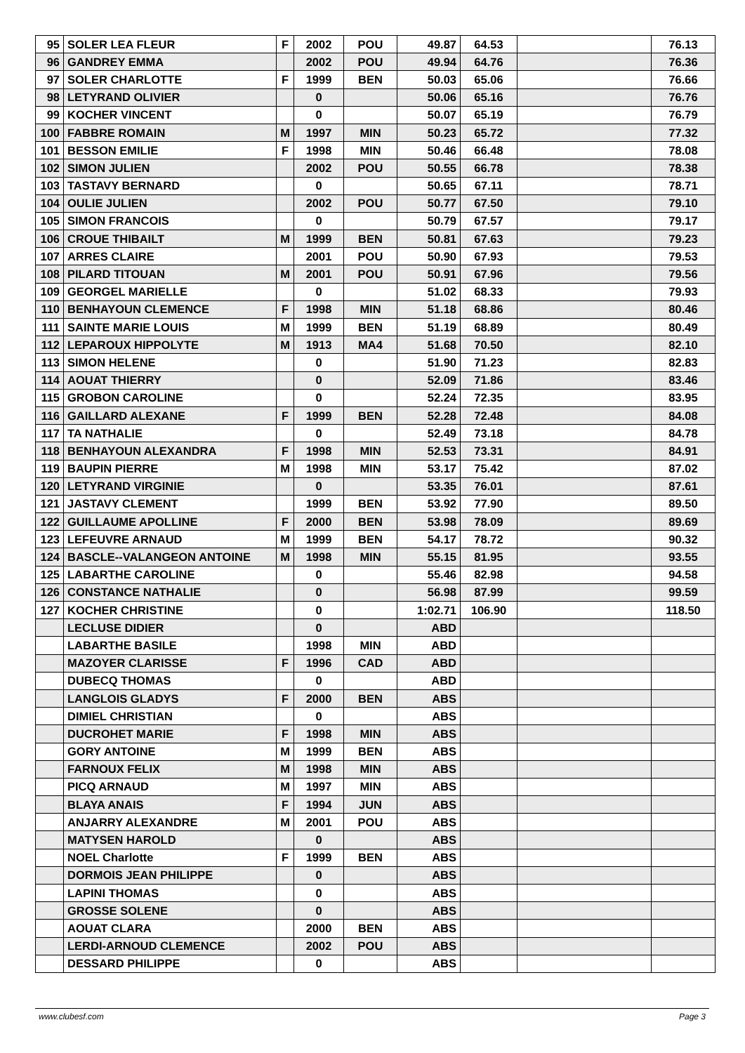| 95 | SOLER LEA FLEUR | F | 2002 | POU | 49.87 | 64.53 | | 76.13 |
| 96 | GANDREY EMMA | | 2002 | POU | 49.94 | 64.76 | | 76.36 |
| 97 | SOLER CHARLOTTE | F | 1999 | BEN | 50.03 | 65.06 | | 76.66 |
| 98 | LETYRAND OLIVIER | | 0 | | 50.06 | 65.16 | | 76.76 |
| 99 | KOCHER VINCENT | | 0 | | 50.07 | 65.19 | | 76.79 |
| 100 | FABBRE ROMAIN | M | 1997 | MIN | 50.23 | 65.72 | | 77.32 |
| 101 | BESSON EMILIE | F | 1998 | MIN | 50.46 | 66.48 | | 78.08 |
| 102 | SIMON JULIEN | | 2002 | POU | 50.55 | 66.78 | | 78.38 |
| 103 | TASTAVY BERNARD | | 0 | | 50.65 | 67.11 | | 78.71 |
| 104 | OULIE JULIEN | | 2002 | POU | 50.77 | 67.50 | | 79.10 |
| 105 | SIMON FRANCOIS | | 0 | | 50.79 | 67.57 | | 79.17 |
| 106 | CROUE THIBAILT | M | 1999 | BEN | 50.81 | 67.63 | | 79.23 |
| 107 | ARRES CLAIRE | | 2001 | POU | 50.90 | 67.93 | | 79.53 |
| 108 | PILARD TITOUAN | M | 2001 | POU | 50.91 | 67.96 | | 79.56 |
| 109 | GEORGEL MARIELLE | | 0 | | 51.02 | 68.33 | | 79.93 |
| 110 | BENHAYOUN CLEMENCE | F | 1998 | MIN | 51.18 | 68.86 | | 80.46 |
| 111 | SAINTE MARIE LOUIS | M | 1999 | BEN | 51.19 | 68.89 | | 80.49 |
| 112 | LEPAROUX HIPPOLYTE | M | 1913 | MA4 | 51.68 | 70.50 | | 82.10 |
| 113 | SIMON HELENE | | 0 | | 51.90 | 71.23 | | 82.83 |
| 114 | AOUAT THIERRY | | 0 | | 52.09 | 71.86 | | 83.46 |
| 115 | GROBON CAROLINE | | 0 | | 52.24 | 72.35 | | 83.95 |
| 116 | GAILLARD ALEXANE | F | 1999 | BEN | 52.28 | 72.48 | | 84.08 |
| 117 | TA NATHALIE | | 0 | | 52.49 | 73.18 | | 84.78 |
| 118 | BENHAYOUN ALEXANDRA | F | 1998 | MIN | 52.53 | 73.31 | | 84.91 |
| 119 | BAUPIN PIERRE | M | 1998 | MIN | 53.17 | 75.42 | | 87.02 |
| 120 | LETYRAND VIRGINIE | | 0 | | 53.35 | 76.01 | | 87.61 |
| 121 | JASTAVY CLEMENT | | 1999 | BEN | 53.92 | 77.90 | | 89.50 |
| 122 | GUILLAUME APOLLINE | F | 2000 | BEN | 53.98 | 78.09 | | 89.69 |
| 123 | LEFEUVRE ARNAUD | M | 1999 | BEN | 54.17 | 78.72 | | 90.32 |
| 124 | BASCLE--VALANGEON ANTOINE | M | 1998 | MIN | 55.15 | 81.95 | | 93.55 |
| 125 | LABARTHE CAROLINE | | 0 | | 55.46 | 82.98 | | 94.58 |
| 126 | CONSTANCE NATHALIE | | 0 | | 56.98 | 87.99 | | 99.59 |
| 127 | KOCHER CHRISTINE | | 0 | | 1:02.71 | 106.90 | | 118.50 |
| | LECLUSE DIDIER | | 0 | | ABD | | | |
| | LABARTHE BASILE | | 1998 | MIN | ABD | | | |
| | MAZOYER CLARISSE | F | 1996 | CAD | ABD | | | |
| | DUBECQ THOMAS | | 0 | | ABD | | | |
| | LANGLOIS GLADYS | F | 2000 | BEN | ABS | | | |
| | DIMIEL CHRISTIAN | | 0 | | ABS | | | |
| | DUCROHET MARIE | F | 1998 | MIN | ABS | | | |
| | GORY ANTOINE | M | 1999 | BEN | ABS | | | |
| | FARNOUX FELIX | M | 1998 | MIN | ABS | | | |
| | PICQ ARNAUD | M | 1997 | MIN | ABS | | | |
| | BLAYA ANAIS | F | 1994 | JUN | ABS | | | |
| | ANJARRY ALEXANDRE | M | 2001 | POU | ABS | | | |
| | MATYSEN HAROLD | | 0 | | ABS | | | |
| | NOEL Charlotte | F | 1999 | BEN | ABS | | | |
| | DORMOIS JEAN PHILIPPE | | 0 | | ABS | | | |
| | LAPINI THOMAS | | 0 | | ABS | | | |
| | GROSSE SOLENE | | 0 | | ABS | | | |
| | AOUAT CLARA | | 2000 | BEN | ABS | | | |
| | LERDI-ARNOUD CLEMENCE | | 2002 | POU | ABS | | | |
| | DESSARD PHILIPPE | | 0 | | ABS | | | |
www.clubesf.com Page 3